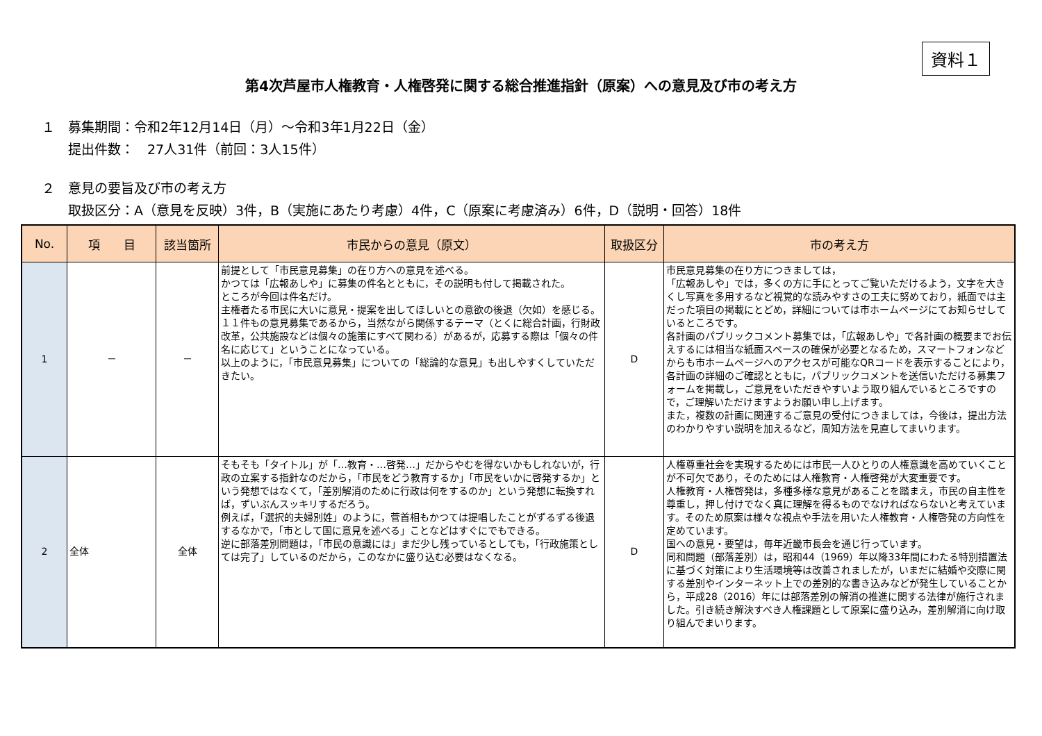資料１
第4次芦屋市人権教育・人権啓発に関する総合推進指針（原案）への意見及び市の考え方
１　募集期間：令和2年12月14日（月）～令和3年1月22日（金）
提出件数：　27人31件（前回：3人15件）
２　意見の要旨及び市の考え方
取扱区分：A（意見を反映）3件，B（実施にあたり考慮）4件，C（原案に考慮済み）6件，D（説明・回答）18件
| No. | 項 目 | 該当箇所 | 市民からの意見（原文） | 取扱区分 | 市の考え方 |
| --- | --- | --- | --- | --- | --- |
| 1 | － | － | 前提として「市民意見募集」の在り方への意見を述べる。 かつては「広報あしや」に募集の件名とともに，その説明も付して掲載された。 ところが今回は件名だけ。 主権者たる市民に大いに意見・提案を出してほしいとの意欲の後退（欠如）を感じる。 １１件もの意見募集であるから，当然ながら関係するテーマ（とくに総合計画，行財政改革，公共施設などは個々の施策にすべて関わる）があるが，応募する際は「個々の件名に応じて」ということになっている。 以上のように，「市民意見募集」についての「総論的な意見」も出しやすくしていただきたい。 | D | 市民意見募集の在り方につきましては， 「広報あしや」では，多くの方に手にとってご覧いただけるよう，文字を大きくし写真を多用するなど視覚的な読みやすさの工夫に努めており，紙面では主だった項目の掲載にとどめ，詳細については市ホームページにてお知らせしているところです。 各計画のパブリックコメント募集では，「広報あしや」で各計画の概要までお伝えするには相当な紙面スペースの確保が必要となるため，スマートフォンなどからも市ホームページへのアクセスが可能なQRコードを表示することにより，各計画の詳細のご確認とともに，パブリックコメントを送信いただける募集フォームを掲載し，ご意見をいただきやすいよう取り組んでいるところですので，ご理解いただけますようお願い申し上げます。 また，複数の計画に関連するご意見の受付につきましては，今後は，提出方法のわかりやすい説明を加えるなど，周知方法を見直してまいります。 |
| 2 | 全体 | 全体 | そもそも「タイトル」が「…教育・…啓発…」だからやむを得ないかもしれないが，行政の立案する指針なのだから，「市民をどう教育するか」「市民をいかに啓発するか」という発想ではなくて，「差別解消のために行政は何をするのか」という発想に転換すれば，ずいぶんスッキリするだろう。 例えば，「選択的夫婦別姓」のように，菅首相もかつては提唱したことがずるずる後退するなかで，「市として国に意見を述べる」ことなどはすぐにでもできる。 逆に部落差別問題は，「市民の意識には」まだ少し残っているとしても，「行政施策としては完了」しているのだから，このなかに盛り込む必要はなくなる。 | D | 人権尊重社会を実現するためには市民一人ひとりの人権意識を高めていくことが不可欠であり，そのためには人権教育・人権啓発が大変重要です。 人権教育・人権啓発は，多種多様な意見があることを踏まえ，市民の自主性を尊重し，押し付けでなく真に理解を得るものでなければならないと考えています。そのため原案は様々な視点や手法を用いた人権教育・人権啓発の方向性を定めています。 国への意見・要望は，毎年近畿市長会を通じ行っています。 同和問題（部落差別）は，昭和44（1969）年以降33年間にわたる特別措置法に基づく対策により生活環境等は改善されましたが，いまだに結婚や交際に関する差別やインターネット上での差別的な書き込みなどが発生していることから，平成28（2016）年には部落差別の解消の推進に関する法律が施行されました。引き続き解決すべき人権課題として原案に盛り込み，差別解消に向け取り組んでまいります。 |